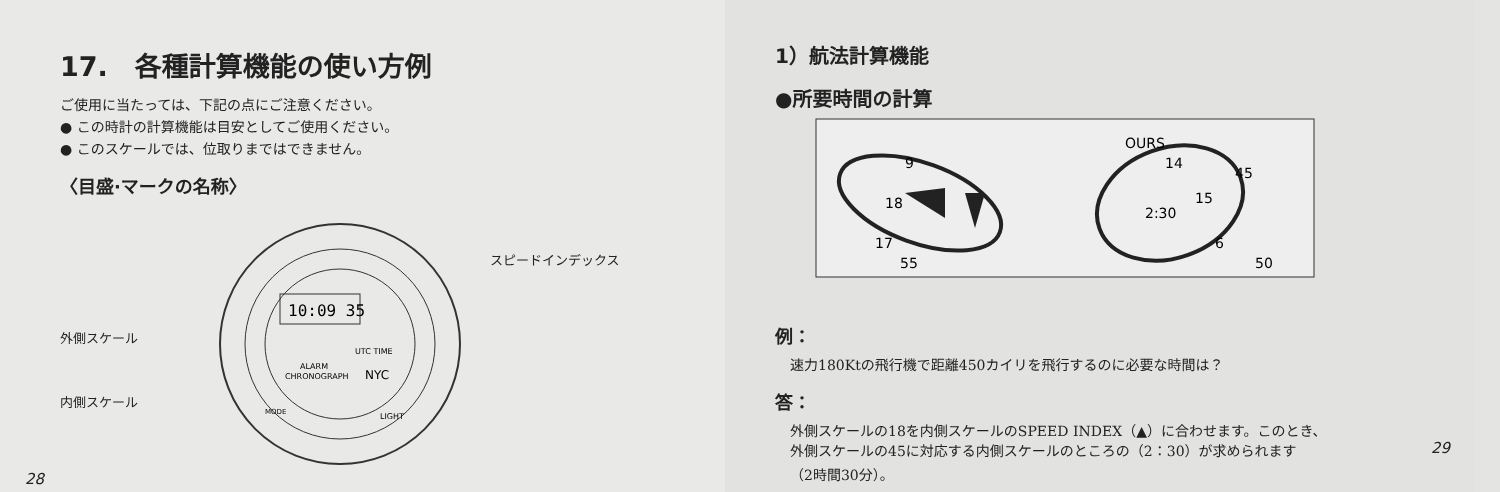17.　各種計算機能の使い方例
ご使用に当たっては、下記の点にご注意ください。
● この時計の計算機能は目安としてご使用ください。
● このスケールでは、位取りまではできません。
〈目盛·マークの名称〉
外側スケール
内側スケール
10:09 35
UTC TIME
ALARM
CHRONOGRAPH
NYC
MODE
LIGHT
スピードインデックス
28
1）航法計算機能
●所要時間の計算
9
18
17
55
OURS
14
2:30
15
45
6
50
例：
速力180Ktの飛行機で距離450カイリを飛行するのに必要な時間は？
答：
外側スケールの18を内側スケールのSPEED INDEX（▲）に合わせます。このとき、
外側スケールの45に対応する内側スケールのところの（2：30）が求められます
（2時間30分）。
29